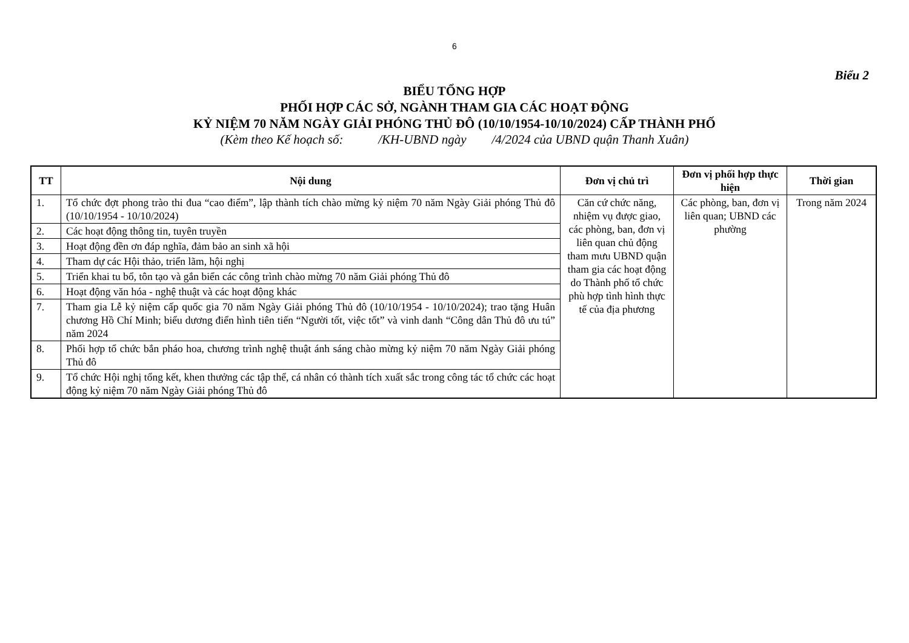6
Biểu 2
BIỂU TỔNG HỢP
PHỐI HỢP CÁC SỞ, NGÀNH THAM GIA CÁC HOẠT ĐỘNG
KỶ NIỆM 70 NĂM NGÀY GIẢI PHÓNG THỦ ĐÔ (10/10/1954-10/10/2024) CẤP THÀNH PHỐ
(Kèm theo Kế hoạch số: /KH-UBND ngày /4/2024 của UBND quận Thanh Xuân)
| TT | Nội dung | Đơn vị chủ trì | Đơn vị phối hợp thực hiện | Thời gian |
| --- | --- | --- | --- | --- |
| 1. | Tổ chức đợt phong trào thi đua “cao điểm”, lập thành tích chào mừng kỷ niệm 70 năm Ngày Giải phóng Thủ đô (10/10/1954 - 10/10/2024) | Căn cứ chức năng, nhiệm vụ được giao, các phòng, ban, đơn vị liên quan chủ động tham mưu UBND quận tham gia các hoạt động do Thành phố tổ chức phù hợp tình hình thực tế của địa phương | Các phòng, ban, đơn vị liên quan; UBND các phường | Trong năm 2024 |
| 2. | Các hoạt động thông tin, tuyên truyền | | | |
| 3. | Hoạt động đền ơn đáp nghĩa, đảm bảo an sinh xã hội | | | |
| 4. | Tham dự các Hội thảo, triển lãm, hội nghị | | | |
| 5. | Triển khai tu bổ, tôn tạo và gắn biển các công trình chào mừng 70 năm Giải phóng Thủ đô | | | |
| 6. | Hoạt động văn hóa - nghệ thuật và các hoạt động khác | | | |
| 7. | Tham gia Lễ kỷ niệm cấp quốc gia 70 năm Ngày Giải phóng Thủ đô (10/10/1954 - 10/10/2024); trao tặng Huân chương Hồ Chí Minh; biểu dương điển hình tiên tiến “Người tốt, việc tốt” và vinh danh “Công dân Thủ đô ưu tú” năm 2024 | | | |
| 8. | Phối hợp tổ chức bắn pháo hoa, chương trình nghệ thuật ánh sáng chào mừng kỷ niệm 70 năm Ngày Giải phóng Thủ đô | | | |
| 9. | Tổ chức Hội nghị tổng kết, khen thưởng các tập thể, cá nhân có thành tích xuất sắc trong công tác tổ chức các hoạt động kỷ niệm 70 năm Ngày Giải phóng Thủ đô | | | |